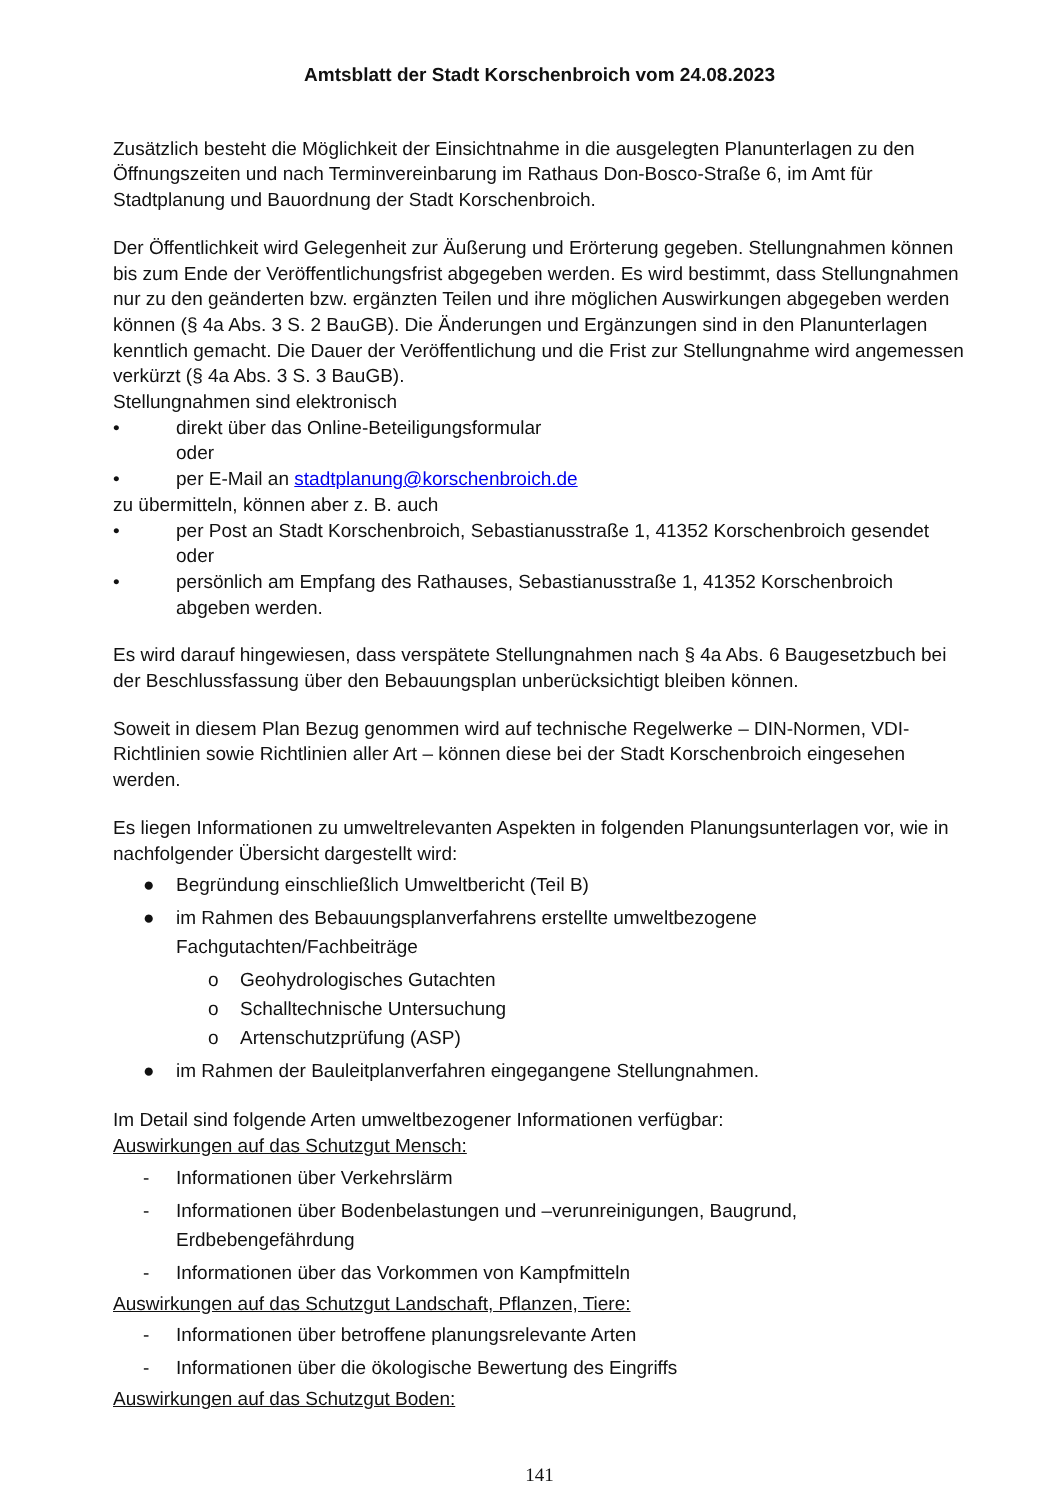Amtsblatt der Stadt Korschenbroich vom 24.08.2023
Zusätzlich besteht die Möglichkeit der Einsichtnahme in die ausgelegten Planunterlagen zu den Öffnungszeiten und nach Terminvereinbarung im Rathaus Don-Bosco-Straße 6, im Amt für Stadtplanung und Bauordnung der Stadt Korschenbroich.
Der Öffentlichkeit wird Gelegenheit zur Äußerung und Erörterung gegeben. Stellungnahmen können bis zum Ende der Veröffentlichungsfrist abgegeben werden. Es wird bestimmt, dass Stellungnahmen nur zu den geänderten bzw. ergänzten Teilen und ihre möglichen Auswirkungen abgegeben werden können (§ 4a Abs. 3 S. 2 BauGB). Die Änderungen und Ergänzungen sind in den Planunterlagen kenntlich gemacht. Die Dauer der Veröffentlichung und die Frist zur Stellungnahme wird angemessen verkürzt (§ 4a Abs. 3 S. 3 BauGB).
Stellungnahmen sind elektronisch
• direkt über das Online-Beteiligungsformular
oder
• per E-Mail an stadtplanung@korschenbroich.de
zu übermitteln, können aber z. B. auch
• per Post an Stadt Korschenbroich, Sebastianusstraße 1, 41352 Korschenbroich gesendet oder
• persönlich am Empfang des Rathauses, Sebastianusstraße 1, 41352 Korschenbroich abgeben werden.
Es wird darauf hingewiesen, dass verspätete Stellungnahmen nach § 4a Abs. 6 Baugesetzbuch bei der Beschlussfassung über den Bebauungsplan unberücksichtigt bleiben können.
Soweit in diesem Plan Bezug genommen wird auf technische Regelwerke – DIN-Normen, VDI-Richtlinien sowie Richtlinien aller Art – können diese bei der Stadt Korschenbroich eingesehen werden.
Es liegen Informationen zu umweltrelevanten Aspekten in folgenden Planungsunterlagen vor, wie in nachfolgender Übersicht dargestellt wird:
● Begründung einschließlich Umweltbericht (Teil B)
● im Rahmen des Bebauungsplanverfahrens erstellte umweltbezogene Fachgutachten/Fachbeiträge
o Geohydrologisches Gutachten
o Schalltechnische Untersuchung
o Artenschutzprüfung (ASP)
● im Rahmen der Bauleitplanverfahren eingegangene Stellungnahmen.
Im Detail sind folgende Arten umweltbezogener Informationen verfügbar:
Auswirkungen auf das Schutzgut Mensch:
- Informationen über Verkehrslärm
- Informationen über Bodenbelastungen und –verunreinigungen, Baugrund, Erdbebengefährdung
- Informationen über das Vorkommen von Kampfmitteln
Auswirkungen auf das Schutzgut Landschaft, Pflanzen, Tiere:
- Informationen über betroffene planungsrelevante Arten
- Informationen über die ökologische Bewertung des Eingriffs
Auswirkungen auf das Schutzgut Boden:
141